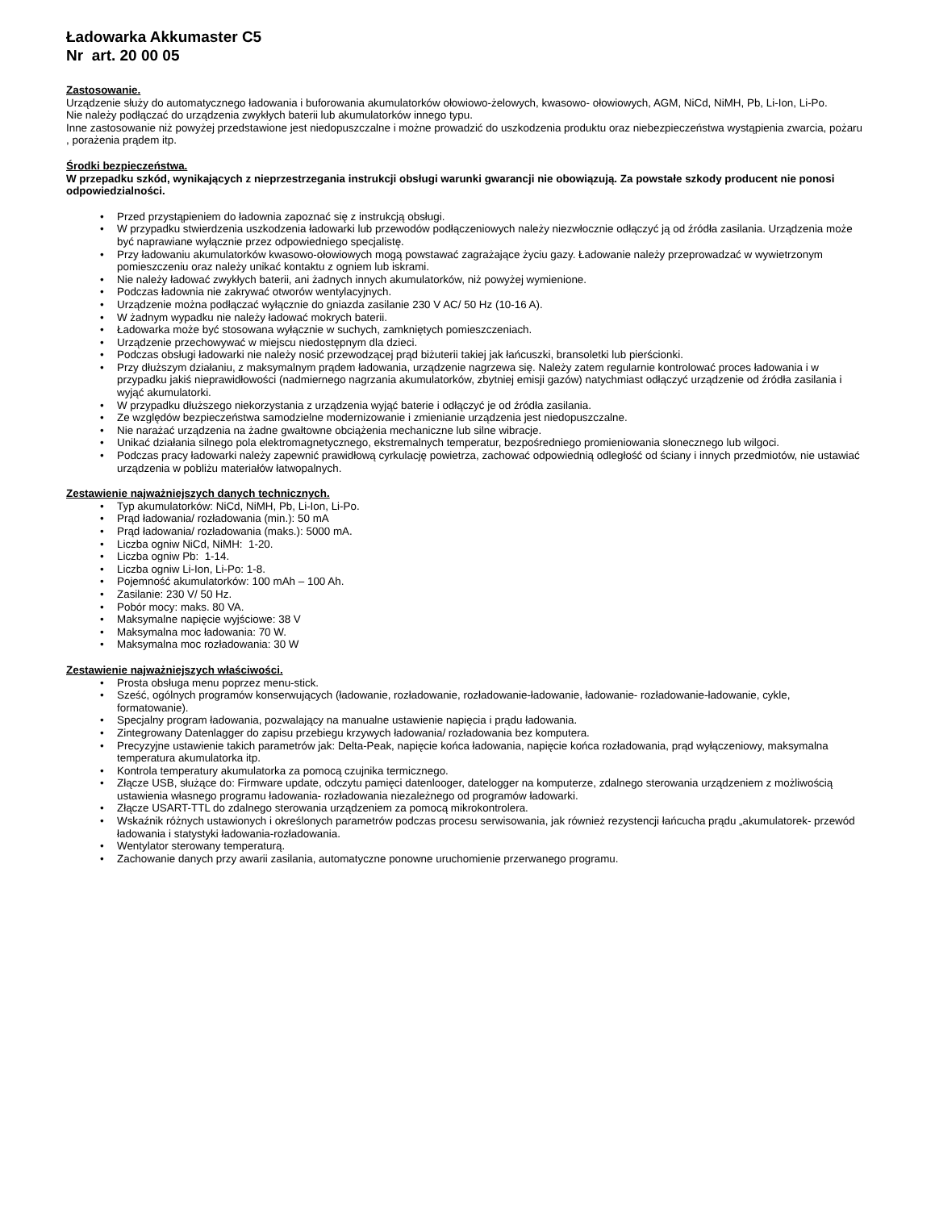Ładowarka Akkumaster C5
Nr art. 20 00 05
Zastosowanie.
Urządzenie służy do automatycznego ładowania i buforowania akumulatorków ołowiowo-żelowych, kwasowo- ołowiowych, AGM, NiCd, NiMH, Pb, Li-Ion, Li-Po.
Nie należy podłączać do urządzenia zwykłych baterii lub akumulatorków innego typu.
Inne zastosowanie niż powyżej przedstawione jest niedopuszczalne i możne prowadzić do uszkodzenia produktu oraz niebezpieczeństwa wystąpienia zwarcia, pożaru , porażenia prądem itp.
Środki bezpieczeństwa.
W przepadku szkód, wynikających z nieprzestrzegania instrukcji obsługi warunki gwarancji nie obowiązują. Za powstałe szkody producent nie ponosi odpowiedzialności.
• Przed przystąpieniem do ładownia zapoznać się z instrukcją obsługi.
• W przypadku stwierdzenia uszkodzenia ładowarki lub przewodów podłączeniowych należy niezwłocznie odłączyć ją od źródła zasilania. Urządzenia może być naprawiane wyłącznie przez odpowiedniego specjalistę.
• Przy ładowaniu akumulatorków kwasowo-ołowiowych mogą powstawać zagrażające życiu gazy. Ładowanie należy przeprowadzać w wywietrzonym pomieszczeniu oraz należy unikać kontaktu z ogniem lub iskrami.
• Nie należy ładować zwykłych baterii, ani żadnych innych akumulatorków, niż powyżej wymienione.
• Podczas ładownia nie zakrywać otworów wentylacyjnych.
• Urządzenie można podłączać wyłącznie do gniazda zasilanie 230 V AC/ 50 Hz (10-16 A).
• W żadnym wypadku nie należy ładować mokrych baterii.
• Ładowarka może być stosowana wyłącznie w suchych, zamkniętych pomieszczeniach.
• Urządzenie przechowywać w miejscu niedostępnym dla dzieci.
• Podczas obsługi ładowarki nie należy nosić przewodzącej prąd biżuterii takiej jak łańcuszki, bransoletki lub pierścionki.
• Przy dłuższym działaniu, z maksymalnym prądem ładowania, urządzenie nagrzewa się. Należy zatem regularnie kontrolować proces ładowania i w przypadku jakiś nieprawidłowości (nadmiernego nagrzania akumulatorków, zbytniej emisji gazów) natychmiast odłączyć urządzenie od źródła zasilania i wyjąć akumulatorki.
• W przypadku dłuższego niekorzystania z urządzenia wyjąć baterie i odłączyć je od źródła zasilania.
• Ze względów bezpieczeństwa samodzielne modernizowanie i zmienianie urządzenia jest niedopuszczalne.
• Nie narażać urządzenia na żadne gwałtowne obciążenia mechaniczne lub silne wibracje.
• Unikać działania silnego pola elektromagnetycznego, ekstremalnych temperatur, bezpośredniego promieniowania słonecznego lub wilgoci.
• Podczas pracy ładowarki należy zapewnić prawidłową cyrkulację powietrza, zachować odpowiednią odległość od ściany i innych przedmiotów, nie ustawiać urządzenia w pobliżu materiałów łatwopalnych.
Zestawienie najważniejszych danych technicznych.
• Typ akumulatorków: NiCd, NiMH, Pb, Li-Ion, Li-Po.
• Prąd ładowania/ rozładowania (min.): 50 mA
• Prąd ładowania/ rozładowania (maks.): 5000 mA.
• Liczba ogniw NiCd, NiMH: 1-20.
• Liczba ogniw Pb: 1-14.
• Liczba ogniw Li-Ion, Li-Po: 1-8.
• Pojemność akumulatorków: 100 mAh – 100 Ah.
• Zasilanie: 230 V/ 50 Hz.
• Pobór mocy: maks. 80 VA.
• Maksymalne napięcie wyjściowe: 38 V
• Maksymalna moc ładowania: 70 W.
• Maksymalna moc rozładowania: 30 W
Zestawienie najważniejszych właściwości.
• Prosta obsługa menu poprzez menu-stick.
• Sześć, ogólnych programów konserwujących (ładowanie, rozładowanie, rozładowanie-ładowanie, ładowanie- rozładowanie-ładowanie, cykle, formatowanie).
• Specjalny program ładowania, pozwalający na manualne ustawienie napięcia i prądu ładowania.
• Zintegrowany Datenlagger do zapisu przebiegu krzywych ładowania/ rozładowania bez komputera.
• Precyzyjne ustawienie takich parametrów jak: Delta-Peak, napięcie końca ładowania, napięcie końca rozładowania, prąd wyłączeniowy, maksymalna temperatura akumulatorka itp.
• Kontrola temperatury akumulatorka za pomocą czujnika termicznego.
• Złącze USB, służące do: Firmware update, odczytu pamięci datenlooger, datelogger na komputerze, zdalnego sterowania urządzeniem z możliwością ustawienia własnego programu ładowania- rozładowania niezależnego od programów ładowarki.
• Złącze USART-TTL do zdalnego sterowania urządzeniem za pomocą mikrokontrolera.
• Wskaźnik różnych ustawionych i określonych parametrów podczas procesu serwisowania, jak również rezystencji łańcucha prądu „akumulatorek- przewód ładowania i statystyki ładowania-rozładowania.
• Wentylator sterowany temperaturą.
• Zachowanie danych przy awarii zasilania, automatyczne ponowne uruchomienie przerwanego programu.